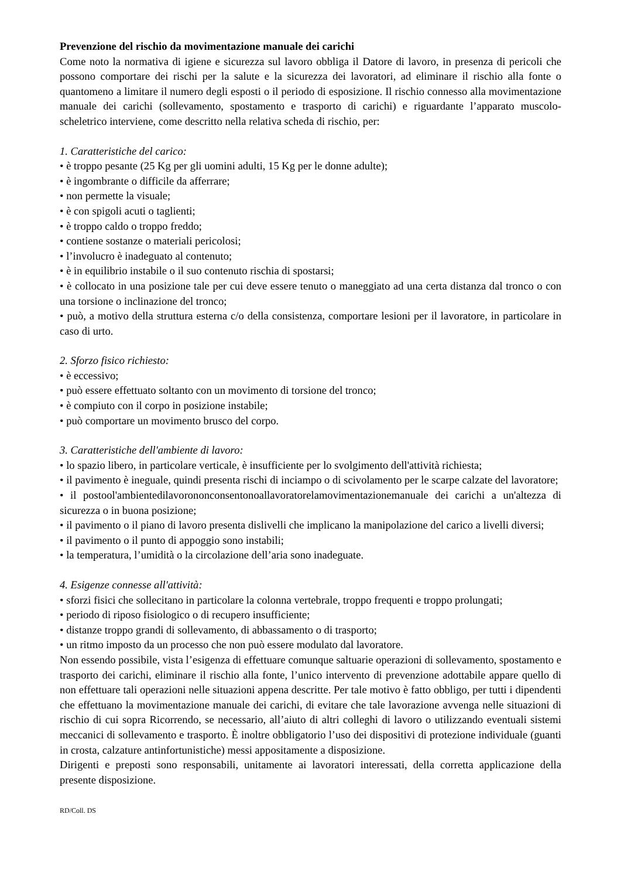Prevenzione del rischio da movimentazione manuale dei carichi
Come noto la normativa di igiene e sicurezza sul lavoro obbliga il Datore di lavoro, in presenza di pericoli che possono comportare dei rischi per la salute e la sicurezza dei lavoratori, ad eliminare il rischio alla fonte o quantomeno a limitare il numero degli esposti o il periodo di esposizione. Il rischio connesso alla movimentazione manuale dei carichi (sollevamento, spostamento e trasporto di carichi) e riguardante l’apparato muscolo-scheletrico interviene, come descritto nella relativa scheda di rischio, per:
1. Caratteristiche del carico:
• è troppo pesante (25 Kg per gli uomini adulti, 15 Kg per le donne adulte);
• è ingombrante o difficile da afferrare;
• non permette la visuale;
• è con spigoli acuti o taglienti;
• è troppo caldo o troppo freddo;
• contiene sostanze o materiali pericolosi;
• l’involucro è inadeguato al contenuto;
• è in equilibrio instabile o il suo contenuto rischia di spostarsi;
• è collocato in una posizione tale per cui deve essere tenuto o maneggiato ad una certa distanza dal tronco o con una torsione o inclinazione del tronco;
• può, a motivo della struttura esterna c/o della consistenza, comportare lesioni per il lavoratore, in particolare in caso di urto.
2. Sforzo fisico richiesto:
• è eccessivo;
• può essere effettuato soltanto con un movimento di torsione del tronco;
• è compiuto con il corpo in posizione instabile;
• può comportare un movimento brusco del corpo.
3. Caratteristiche dell'ambiente di lavoro:
• lo spazio libero, in particolare verticale, è insufficiente per lo svolgimento dell'attività richiesta;
• il pavimento è ineguale, quindi presenta rischi di inciampo o di scivolamento per le scarpe calzate del lavoratore;
• il postool'ambientedilavorononconsentonoallavoratorelamovimentazionemanuale dei carichi a un'altezza di sicurezza o in buona posizione;
• il pavimento o il piano di lavoro presenta dislivelli che implicano la manipolazione del carico a livelli diversi;
• il pavimento o il punto di appoggio sono instabili;
• la temperatura, l’umidità o la circolazione dell’aria sono inadeguate.
4. Esigenze connesse all'attività:
• sforzi fisici che sollecitano in particolare la colonna vertebrale, troppo frequenti e troppo prolungati;
• periodo di riposo fisiologico o di recupero insufficiente;
• distanze troppo grandi di sollevamento, di abbassamento o di trasporto;
• un ritmo imposto da un processo che non può essere modulato dal lavoratore.
Non essendo possibile, vista l’esigenza di effettuare comunque saltuarie operazioni di sollevamento, spostamento e trasporto dei carichi, eliminare il rischio alla fonte, l’unico intervento di prevenzione adottabile appare quello di non effettuare tali operazioni nelle situazioni appena descritte. Per tale motivo è fatto obbligo, per tutti i dipendenti che effettuano la movimentazione manuale dei carichi, di evitare che tale lavorazione avvenga nelle situazioni di rischio di cui sopra Ricorrendo, se necessario, all’aiuto di altri colleghi di lavoro o utilizzando eventuali sistemi meccanici di sollevamento e trasporto. È inoltre obbligatorio l’uso dei dispositivi di protezione individuale (guanti in crosta, calzature antinfortunistiche) messi appositamente a disposizione.
Dirigenti e preposti sono responsabili, unitamente ai lavoratori interessati, della corretta applicazione della presente disposizione.
RD/Coll. DS